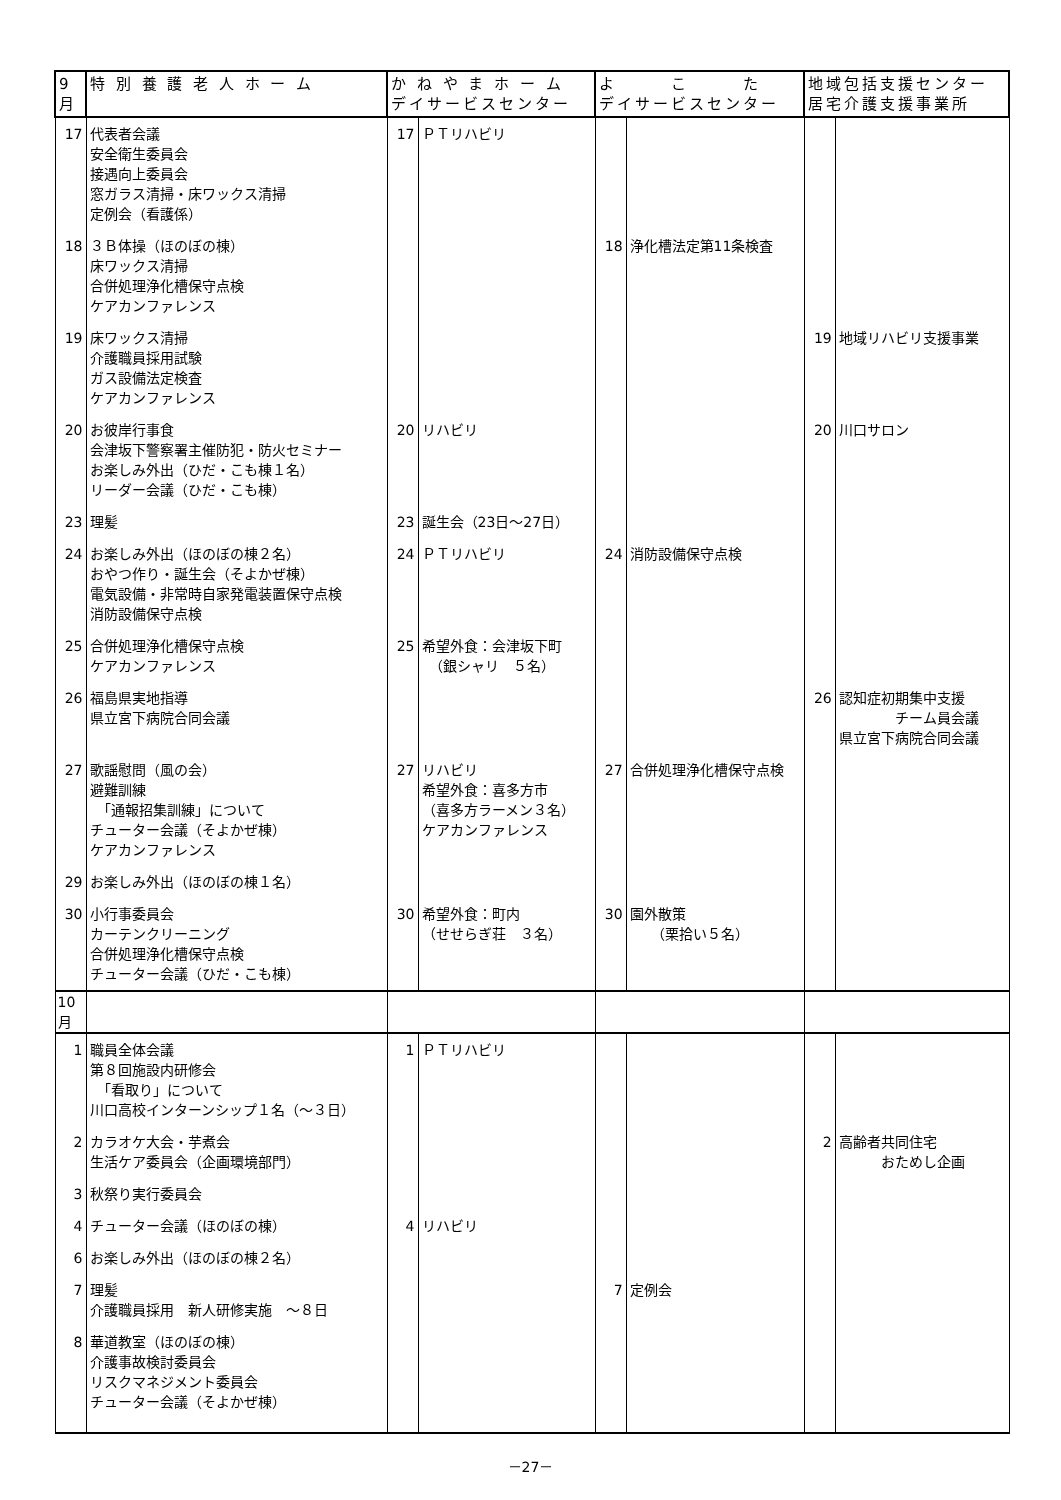| 9月 | 特 別 養 護 老 人 ホ ー ム | か ね や ま ホ ー ム デイサービスセンター | | よ こ た デイサービスセンター | | 地域包括支援センター 居宅介護支援事業所 | |
| --- | --- | --- | --- | --- | --- | --- | --- |
| 17 | 代表者会議 安全衛生委員会 接遇向上委員会 窓ガラス清掃・床ワックス清掃 定例会（看護係） | 17 | ＰＴリハビリ | | | | |
| 18 | ３Ｂ体操（ほのぼの棟） 床ワックス清掃 合併処理浄化槽保守点検 ケアカンファレンス | | | 18 | 浄化槽法定第11条検査 | | |
| 19 | 床ワックス清掃 介護職員採用試験 ガス設備法定検査 ケアカンファレンス | | | | | 19 | 地域リハビリ支援事業 |
| 20 | お彼岸行事食 会津坂下警察署主催防犯・防火セミナー お楽しみ外出（ひだ・こも棟１名） リーダー会議（ひだ・こも棟） | 20 | リハビリ | | | 20 | 川口サロン |
| 23 | 理髪 | 23 | 誕生会（23日～27日） | | | | |
| 24 | お楽しみ外出（ほのぼの棟２名） おやつ作り・誕生会（そよかぜ棟） 電気設備・非常時自家発電装置保守点検 消防設備保守点検 | 24 | ＰＴリハビリ | 24 | 消防設備保守点検 | | |
| 25 | 合併処理浄化槽保守点検 ケアカンファレンス | 25 | 希望外食：会津坂下町 （銀シャリ ５名） | | | | |
| 26 | 福島県実地指導 県立宮下病院合同会議 | | | | | 26 | 認知症初期集中支援 チーム員会議 県立宮下病院合同会議 |
| 27 | 歌謡慰問（風の会） 避難訓練 「通報招集訓練」について チューター会議（そよかぜ棟） ケアカンファレンス | 27 | リハビリ 希望外食：喜多方市 （喜多方ラーメン３名） ケアカンファレンス | 27 | 合併処理浄化槽保守点検 | | |
| 29 | お楽しみ外出（ほのぼの棟１名） | | | | | | |
| 30 | 小行事委員会 カーテンクリーニング 合併処理浄化槽保守点検 チューター会議（ひだ・こも棟） | 30 | 希望外食：町内 （せせらぎ荘 ３名） | 30 | 園外散策 （栗拾い５名） | | |
| 10月 | | | | | | | |
| 1 | 職員全体会議 第８回施設内研修会 「看取り」について 川口高校インターンシップ１名（～３日） | 1 | ＰＴリハビリ | | | | |
| 2 | カラオケ大会・芋煮会 生活ケア委員会（企画環境部門） | | | | | 2 | 高齢者共同住宅 おためし企画 |
| 3 | 秋祭り実行委員会 | | | | | | |
| 4 | チューター会議（ほのぼの棟） | 4 | リハビリ | | | | |
| 6 | お楽しみ外出（ほのぼの棟２名） | | | | | | |
| 7 | 理髪 介護職員採用 新人研修実施 ～８日 | | | 7 | 定例会 | | |
| 8 | 華道教室（ほのぼの棟） 介護事故検討委員会 リスクマネジメント委員会 チューター会議（そよかぜ棟） | | | | | | |
－27－